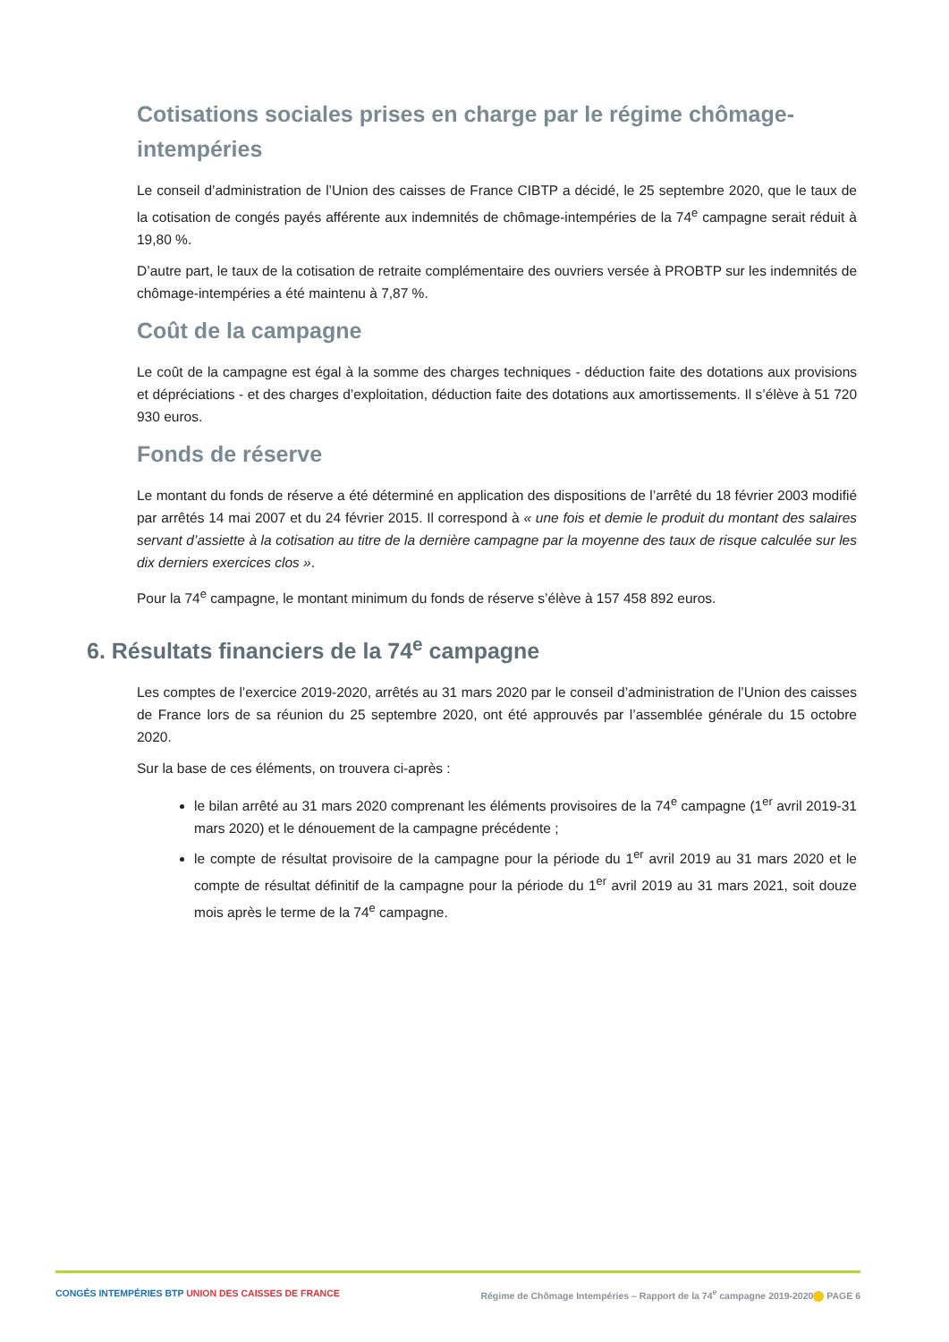Cotisations sociales prises en charge par le régime chômage-intempéries
Le conseil d’administration de l’Union des caisses de France CIBTP a décidé, le 25 septembre 2020, que le taux de la cotisation de congés payés afférente aux indemnités de chômage-intempéries de la 74<sup>e</sup> campagne serait réduit à 19,80 %.
D’autre part, le taux de la cotisation de retraite complémentaire des ouvriers versée à PROBTP sur les indemnités de chômage-intempéries a été maintenu à 7,87 %.
Coût de la campagne
Le coût de la campagne est égal à la somme des charges techniques - déduction faite des dotations aux provisions et dépréciations - et des charges d’exploitation, déduction faite des dotations aux amortissements. Il s’élève à 51 720 930 euros.
Fonds de réserve
Le montant du fonds de réserve a été déterminé en application des dispositions de l’arrêté du 18 février 2003 modifié par arrêtés 14 mai 2007 et du 24 février 2015. Il correspond à « une fois et demie le produit du montant des salaires servant d’assiette à la cotisation au titre de la dernière campagne par la moyenne des taux de risque calculée sur les dix derniers exercices clos ».
Pour la 74<sup>e</sup> campagne, le montant minimum du fonds de réserve s’élève à 157 458 892 euros.
6. Résultats financiers de la 74<sup>e</sup> campagne
Les comptes de l’exercice 2019-2020, arrêtés au 31 mars 2020 par le conseil d’administration de l’Union des caisses de France lors de sa réunion du 25 septembre 2020, ont été approuvés par l’assemblée générale du 15 octobre 2020.
Sur la base de ces éléments, on trouvera ci-après :
le bilan arrêté au 31 mars 2020 comprenant les éléments provisoires de la 74<sup>e</sup> campagne (1<sup>er</sup> avril 2019-31 mars 2020) et le dénouement de la campagne précédente ;
le compte de résultat provisoire de la campagne pour la période du 1<sup>er</sup> avril 2019 au 31 mars 2020 et le compte de résultat définitif de la campagne pour la période du 1<sup>er</sup> avril 2019 au 31 mars 2021, soit douze mois après le terme de la 74<sup>e</sup> campagne.
CONGÉS INTEMPÉRIES BTP UNION DES CAISSES DE FRANCE Régime de Chômage Intempéries – Rapport de la 74<sup>e</sup> campagne 2019-2020 PAGE 6